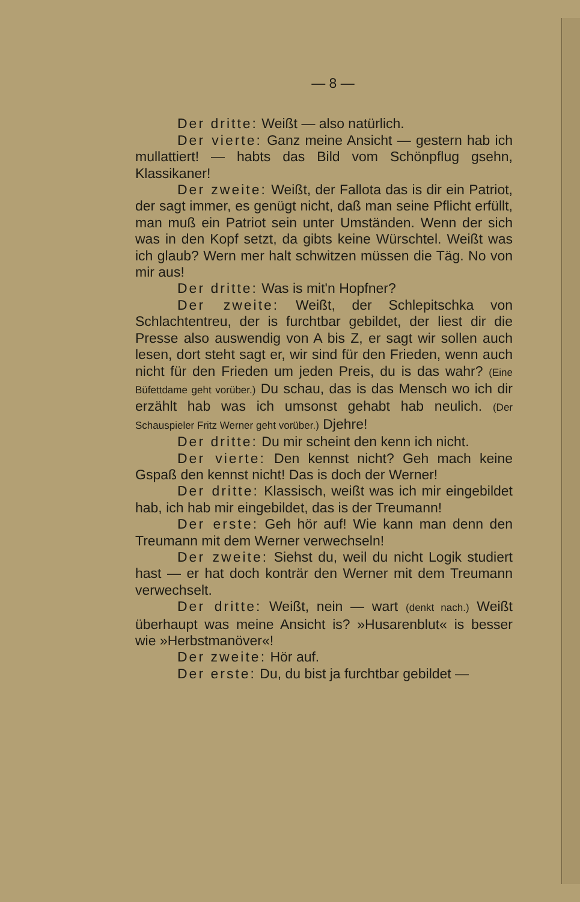— 8 —
Der dritte: Weißt — also natürlich.
Der vierte: Ganz meine Ansicht — gestern hab ich mullattiert! — habts das Bild vom Schönpflug gsehn, Klassikaner!
Der zweite: Weißt, der Fallota das is dir ein Patriot, der sagt immer, es genügt nicht, daß man seine Pflicht erfüllt, man muß ein Patriot sein unter Umständen. Wenn der sich was in den Kopf setzt, da gibts keine Würschtel. Weißt was ich glaub? Wern mer halt schwitzen müssen die Täg. No von mir aus!
Der dritte: Was is mit'n Hopfner?
Der zweite: Weißt, der Schlepitschka von Schlachtentreu, der is furchtbar gebildet, der liest dir die Presse also auswendig von A bis Z, er sagt wir sollen auch lesen, dort steht sagt er, wir sind für den Frieden, wenn auch nicht für den Frieden um jeden Preis, du is das wahr? (Eine Büfettdame geht vorüber.) Du schau, das is das Mensch wo ich dir erzählt hab was ich umsonst gehabt hab neulich. (Der Schauspieler Fritz Werner geht vorüber.) Djehre!
Der dritte: Du mir scheint den kenn ich nicht.
Der vierte: Den kennst nicht? Geh mach keine Gspaß den kennst nicht! Das is doch der Werner!
Der dritte: Klassisch, weißt was ich mir eingebildet hab, ich hab mir eingebildet, das is der Treumann!
Der erste: Geh hör auf! Wie kann man denn den Treumann mit dem Werner verwechseln!
Der zweite: Siehst du, weil du nicht Logik studiert hast — er hat doch konträr den Werner mit dem Treumann verwechselt.
Der dritte: Weißt, nein — wart (denkt nach.) Weißt überhaupt was meine Ansicht is? »Husarenblut« is besser wie »Herbstmanöver«!
Der zweite: Hör auf.
Der erste: Du, du bist ja furchtbar gebildet —